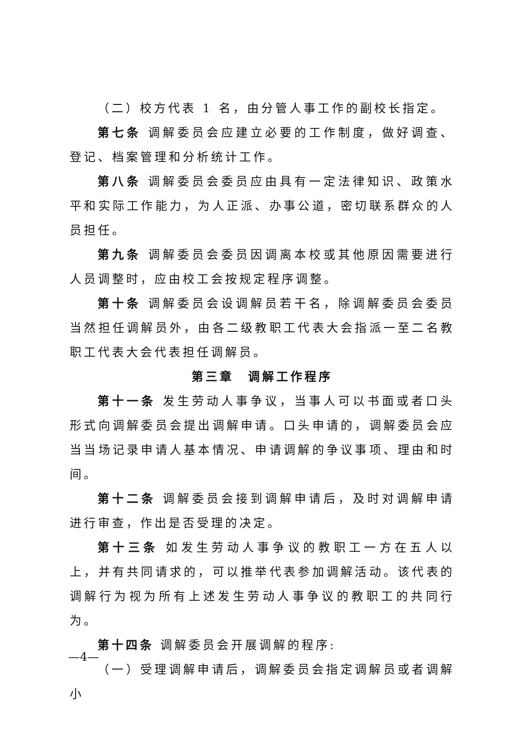（二）校方代表 1 名，由分管人事工作的副校长指定。
第七条 调解委员会应建立必要的工作制度，做好调查、登记、档案管理和分析统计工作。
第八条 调解委员会委员应由具有一定法律知识、政策水平和实际工作能力，为人正派、办事公道，密切联系群众的人员担任。
第九条 调解委员会委员因调离本校或其他原因需要进行人员调整时，应由校工会按规定程序调整。
第十条 调解委员会设调解员若干名，除调解委员会委员当然担任调解员外，由各二级教职工代表大会指派一至二名教职工代表大会代表担任调解员。
第三章　调解工作程序
第十一条 发生劳动人事争议，当事人可以书面或者口头形式向调解委员会提出调解申请。口头申请的，调解委员会应当当场记录申请人基本情况、申请调解的争议事项、理由和时间。
第十二条 调解委员会接到调解申请后，及时对调解申请进行审查，作出是否受理的决定。
第十三条 如发生劳动人事争议的教职工一方在五人以上，并有共同请求的，可以推举代表参加调解活动。该代表的调解行为视为所有上述发生劳动人事争议的教职工的共同行为。
第十四条 调解委员会开展调解的程序:
（一）受理调解申请后，调解委员会指定调解员或者调解小
—4—